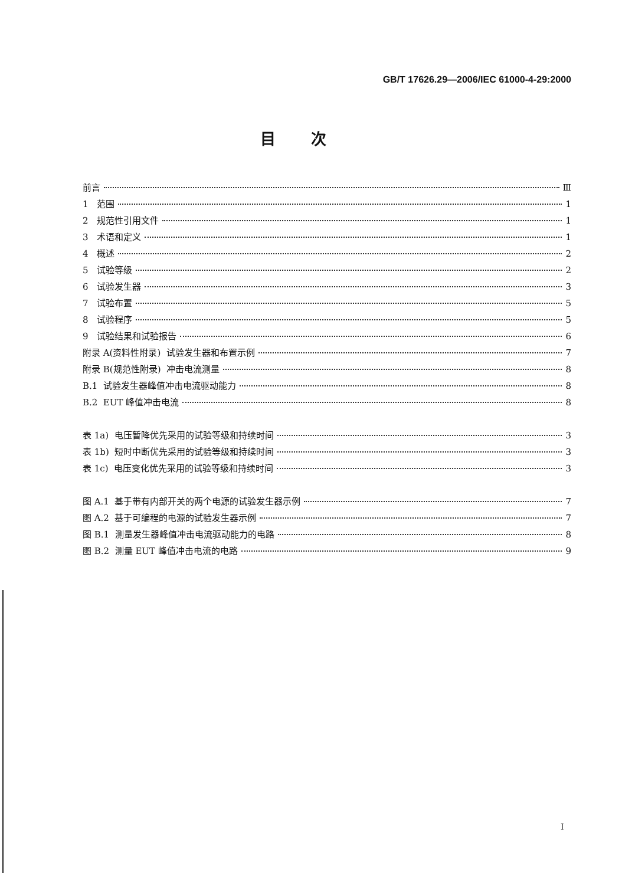GB/T 17626.29—2006/IEC 61000-4-29:2000
目次
前言 Ⅲ
1 范围 1
2 规范性引用文件 1
3 术语和定义 1
4 概述 2
5 试验等级 2
6 试验发生器 3
7 试验布置 5
8 试验程序 5
9 试验结果和试验报告 6
附录 A(资料性附录) 试验发生器和布置示例 7
附录 B(规范性附录) 冲击电流测量 8
B.1 试验发生器峰值冲击电流驱动能力 8
B.2 EUT 峰值冲击电流 8
表 1a) 电压暂降优先采用的试验等级和持续时间 3
表 1b) 短时中断优先采用的试验等级和持续时间 3
表 1c) 电压变化优先采用的试验等级和持续时间 3
图 A.1 基于带有内部开关的两个电源的试验发生器示例 7
图 A.2 基于可编程的电源的试验发生器示例 7
图 B.1 测量发生器峰值冲击电流驱动能力的电路 8
图 B.2 测量 EUT 峰值冲击电流的电路 9
I